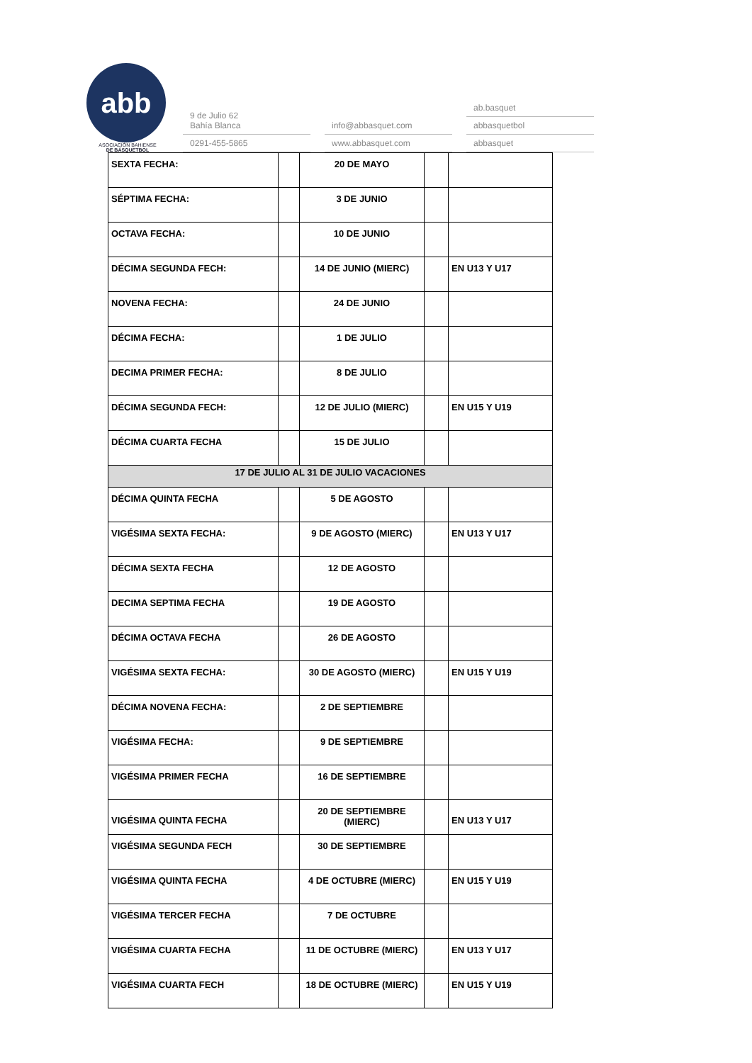abb
ASOCIACIÓN BAHIENSE
DE BÁSQUETBOL
9 de Julio 62
Bahía Blanca
0291-455-5865
info@abbasquet.com
www.abbasquet.com
ab.basquet
abbasquetbol
abbasquet
| SEXTA FECHA: | | 20 DE MAYO | | |
| SÉPTIMA FECHA: | | 3 DE JUNIO | | |
| OCTAVA FECHA: | | 10 DE JUNIO | | |
| DÉCIMA SEGUNDA FECH: | | 14 DE JUNIO (MIERC) | | EN U13 Y U17 |
| NOVENA FECHA: | | 24 DE JUNIO | | |
| DÉCIMA FECHA: | | 1 DE JULIO | | |
| DECIMA PRIMER FECHA: | | 8 DE JULIO | | |
| DÉCIMA SEGUNDA FECH: | | 12 DE JULIO (MIERC) | | EN U15 Y U19 |
| DÉCIMA CUARTA FECHA | | 15 DE JULIO | | |
| 17 DE JULIO AL 31 DE JULIO VACACIONES | | | | |
| DÉCIMA QUINTA FECHA | | 5 DE AGOSTO | | |
| VIGÉSIMA SEXTA FECHA: | | 9 DE AGOSTO (MIERC) | | EN U13 Y U17 |
| DÉCIMA SEXTA FECHA | | 12 DE AGOSTO | | |
| DECIMA SEPTIMA FECHA | | 19 DE AGOSTO | | |
| DÉCIMA OCTAVA FECHA | | 26 DE AGOSTO | | |
| VIGÉSIMA SEXTA FECHA: | | 30 DE AGOSTO (MIERC) | | EN U15 Y U19 |
| DÉCIMA NOVENA FECHA: | | 2 DE SEPTIEMBRE | | |
| VIGÉSIMA FECHA: | | 9 DE SEPTIEMBRE | | |
| VIGÉSIMA PRIMER FECHA | | 16 DE SEPTIEMBRE | | |
| VIGÉSIMA QUINTA FECHA | | 20 DE SEPTIEMBRE (MIERC) | | EN U13 Y U17 |
| VIGÉSIMA SEGUNDA FECH | | 30 DE SEPTIEMBRE | | |
| VIGÉSIMA QUINTA FECHA | | 4 DE OCTUBRE (MIERC) | | EN U15 Y U19 |
| VIGÉSIMA TERCER FECHA | | 7 DE OCTUBRE | | |
| VIGÉSIMA CUARTA FECHA | | 11 DE OCTUBRE (MIERC) | | EN U13 Y U17 |
| VIGÉSIMA CUARTA FECH | | 18 DE OCTUBRE (MIERC) | | EN U15 Y U19 |